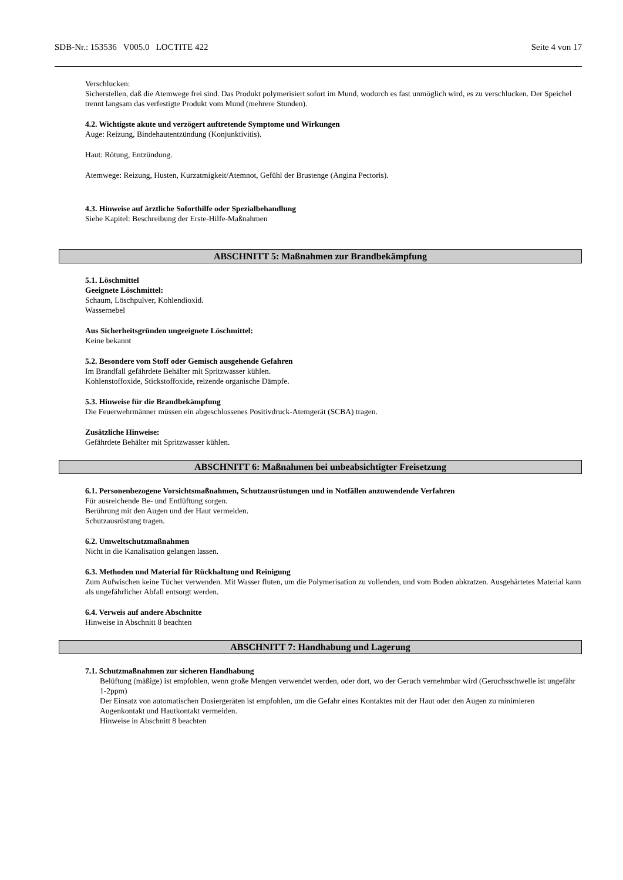SDB-Nr.: 153536 V005.0 LOCTITE 422 Seite 4 von 17
Verschlucken:
Sicherstellen, daß die Atemwege frei sind. Das Produkt polymerisiert sofort im Mund, wodurch es fast unmöglich wird, es zu verschlucken. Der Speichel trennt langsam das verfestigte Produkt vom Mund (mehrere Stunden).
4.2. Wichtigste akute und verzögert auftretende Symptome und Wirkungen
Auge: Reizung, Bindehautentzündung (Konjunktivitis).
Haut: Rötung, Entzündung.
Atemwege: Reizung, Husten, Kurzatmigkeit/Atemnot, Gefühl der Brustenge (Angina Pectoris).
4.3. Hinweise auf ärztliche Soforthilfe oder Spezialbehandlung
Siehe Kapitel: Beschreibung der Erste-Hilfe-Maßnahmen
ABSCHNITT 5: Maßnahmen zur Brandbekämpfung
5.1. Löschmittel
Geeignete Löschmittel:
Schaum, Löschpulver, Kohlendioxid.
Wassernebel
Aus Sicherheitsgründen ungeeignete Löschmittel:
Keine bekannt
5.2. Besondere vom Stoff oder Gemisch ausgehende Gefahren
Im Brandfall gefährdete Behälter mit Spritzwasser kühlen.
Kohlenstoffoxide, Stickstoffoxide, reizende organische Dämpfe.
5.3. Hinweise für die Brandbekämpfung
Die Feuerwehrmänner müssen ein abgeschlossenes Positivdruck-Atemgerät (SCBA) tragen.
Zusätzliche Hinweise:
Gefährdete Behälter mit Spritzwasser kühlen.
ABSCHNITT 6: Maßnahmen bei unbeabsichtigter Freisetzung
6.1. Personenbezogene Vorsichtsmaßnahmen, Schutzausrüstungen und in Notfällen anzuwendende Verfahren
Für ausreichende Be- und Entlüftung sorgen.
Berührung mit den Augen und der Haut vermeiden.
Schutzausrüstung tragen.
6.2. Umweltschutzmaßnahmen
Nicht in die Kanalisation gelangen lassen.
6.3. Methoden und Material für Rückhaltung und Reinigung
Zum Aufwischen keine Tücher verwenden. Mit Wasser fluten, um die Polymerisation zu vollenden, und vom Boden abkratzen. Ausgehärtetes Material kann als ungefährlicher Abfall entsorgt werden.
6.4. Verweis auf andere Abschnitte
Hinweise in Abschnitt 8 beachten
ABSCHNITT 7: Handhabung und Lagerung
7.1. Schutzmaßnahmen zur sicheren Handhabung
Belüftung (mäßige) ist empfohlen, wenn große Mengen verwendet werden, oder dort, wo der Geruch vernehmbar wird (Geruchsschwelle ist ungefähr 1-2ppm)
Der Einsatz von automatischen Dosiergeräten ist empfohlen, um die Gefahr eines Kontaktes mit der Haut oder den Augen zu minimieren
Augenkontakt und Hautkontakt vermeiden.
Hinweise in Abschnitt 8 beachten